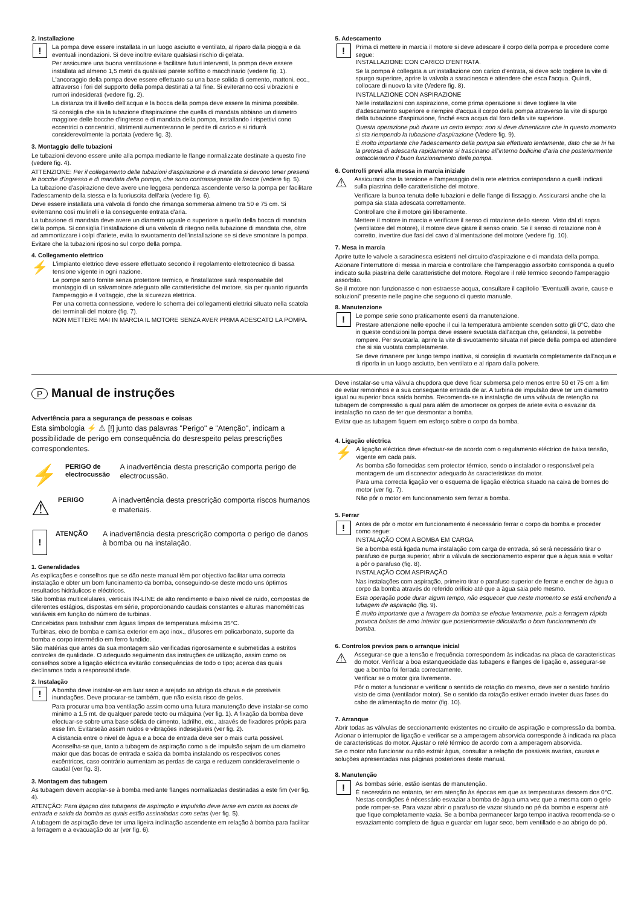2. Installazione
!
La pompa deve essere installata in un luogo asciutto e ventilato, al riparo dalla pioggia e da eventuali inondazioni. Si deve inoltre evitare qualsiasi rischio di gelata.
Per assicurare una buona ventilazione e facilitare futuri interventi, la pompa deve essere installata ad almeno 1,5 metri da qualsiasi parete soffitto o macchinario (vedere fig. 1).
L'ancoraggio della pompa deve essere effettuato su una base solida di cemento, mattoni, ecc., attraverso i fori del supporto della pompa destinati a tal fine. Si eviteranno così vibrazioni e rumori indesiderati (vedere fig. 2).
La distanza tra il livello dell'acqua e la bocca della pompa deve essere la minima possibile.
Si consiglia che sia la tubazione d'aspirazione che quella di mandata abbiano un diametro maggiore delle bocche d'ingresso e di mandata della pompa, installando i rispettivi cono eccentrici o concentrici, altrimenti aumenteranno le perdite di carico e si ridurrà considerevolmente la portata (vedere fig. 3).
3. Montaggio delle tubazioni
Le tubazioni devono essere unite alla pompa mediante le flange normalizzate destinate a questo fine (vedere fig. 4).
ATTENZIONE: Per il collegamento delle tubazioni d'aspirazione e di mandata si devono tener presenti le bocche d'ingresso e di mandata della pompa, che sono contrassegnate da frecce (vedere fig. 5).
La tubazione d'aspirazione deve avere une leggera pendenza ascendente verso la pompa per facilitare l'adescamento della stessa e la fuoriuscita dell'aria (vedere fig. 6).
Deve essere installata una valvola di fondo che rimanga sommersa almeno tra 50 e 75 cm. Si eviterranno così mulinelli e la conseguente entrata d'aria.
La tubazione di mandata deve avere un diametro uguale o superiore a quello della bocca di mandata della pompa. Si consiglia l'installazione di una valvola di ritegno nella tubazione di mandata che, oltre ad ammortizzare i colpi d'ariete, evita lo svuotamento dell'installazione se si deve smontare la pompa.
Evitare che la tubazioni riposino sul corpo della pompa.
4. Collegamento elettrico
⚡
L'impianto elettrico deve essere effettuato secondo il regolamento elettrotecnico di bassa tensione vigente in ogni nazione.
Le pompe sono fornite senza protettore termico, e l'installatore sarà responsabile del montaggio di un salvamotore adeguato alle caratteristiche del motore, sia per quanto riguarda l'amperaggio e il voltaggio, che la sicurezza elettrica.
Per una corretta connessione, vedere lo schema dei collegamenti elettrici situato nella scatola dei terminali del motore (fig. 7).
NON METTERE MAI IN MARCIA IL MOTORE SENZA AVER PRIMA ADESCATO LA POMPA.
5. Adescamento
!
Prima di mettere in marcia il motore si deve adescare il corpo della pompa e procedere come segue:
INSTALLAZIONE CON CARICO D'ENTRATA.
Se la pompa è collegata a un'installazione con carico d'entrata, si deve solo togliere la vite di spurgo superiore, aprire la valvola a saracinesca e attendere che esca l'acqua. Quindi, collocare di nuovo la vite (Vedere fig. 8).
INSTALLAZIONE CON ASPIRAZIONE
Nelle installazioni con aspirazione, come prima operazione si deve togliere la vite d'adescamento superiore e riempire d'acqua il corpo della pompa attraverso la vite di spurgo della tubazione d'aspirazione, finché esca acqua dal foro della vite superiore.
Questa operazione può durare un certo tempo: non si deve dimenticare che in questo momento si sta riempendo la tubazione d'aspirazione (Vedere fig. 9).
È molto importante che l'adescamento della pompa sia effettuato lentamente, dato che se hi ha la pretesa di adescarla rapidamente si trascinano all'interno bollicine d'aria che posteriormente ostacoleranno il buon funzionamento della pompa.
6. Controlli previ alla messa in marcia iniziale
⚠
Assicurarsi che la tensione e l'amperaggio della rete elettrica corrispondano a quelli indicati sulla piastrina delle caratteristiche del motore.
Verificare la bunoa tenuta delle tubazioni e delle flange di fissaggio. Assicurarsi anche che la pompa sia stata adescata correttamente.
Controllare che il motore giri liberamente.
Mettere il motore in marcia e verificare il senso di rotazione dello stesso. Visto dal di sopra (ventilatore del motore), il motore deve girare il senso orario. Se il senso di rotazione non è corretto, invertire due fasi del cavo d'alimentazione del motore (vedere fig. 10).
7. Mesa in marcia
Aprire tutte le valvole a saracinesca esistenti nel circuito d'aspirazione e di mandata della pompa.
Azionare l'interruttore di messa in marcia e controllare che l'amperaggio assorbito corrisponda a quello indicato sulla piastrina delle caratteristiche del motore. Regolare il relè termico secondo l'amperaggio assorbito.
Se il motore non funzionasse o non estraesse acqua, consultare il capitolio "Eventualli avarie, cause e soluzioni" presente nelle pagine che seguono di questo manuale.
8. Manutenzione
!
Le pompe serie sono praticamente esenti da manutenzione.
Prestare attenzione nelle epoche il cui la temperatura ambiente scenden sotto gli 0°C, dato che in queste condizioni la pompa deve essere svuotata dall'acqua che, gelandosi, la potrebbe rompere. Per svuotarla, aprire la vite di svuotamento situata nel piede della pompa ed attendere che si sia vuotata completamente.
Se deve rimanere per lungo tempo inattiva, si consiglia di svuotarla completamente dall'acqua e di riporla in un luogo asciutto, ben ventilato e al riparo dalla polvere.
P Manual de instruções
Advertência para a segurança de pessoas e coisas
Esta simbologia ⚡ ⚠ [!] junto das palavras "Perigo" e "Atenção", indicam a possibilidade de perigo em consequência do desrespeito pelas prescrições correspondentes.
⚡ PERIGO de electrocussão A inadvertência desta prescrição comporta perigo de electrocussão.
⚠ PERIGO A inadvertência desta prescrição comporta riscos humanos e materiais.
! ATENÇÃO A inadvertência desta prescrição comporta o perigo de danos à bomba ou na instalação.
1. Generalidades
As explicações e conselhos que se dão neste manual tèm por objectivo facilitar uma correcta instalação e obter um bom funcinamento da bomba, conseguindo-se deste modo uns óptimos resultados hidráulicos e eléctricos.
São bombas multicelulares, verticais IN-LINE de alto rendimento e baixo nivel de ruido, compostas de diferentes estágios, dispostas em série, proporcionando caudais constantes e alturas manométricas variáveis em função do número de turbinas.
Concebidas para trabalhar com àguas limpas de temperatura máxima 35°C.
Turbinas, eixo de bomba e camisa exterior em aço inox., difusores em policarbonato, suporte da bomba e corpo intermédio em ferro fundido.
São matérias que antes da sua montagem são verificadas rigorosamente e submetidas a estritos controles de qualidade. O adequado seguimento das instruções de utilização, assim como os conselhos sobre a ligação eléctrica evitarão consequências de todo o tipo; acerca das quais declinamos toda a responsabilidade.
2. Instalação
!
A bomba deve instalar-se em luar seco e arejado ao abrigo da chuva e de possiveis inundações. Deve procurar-se também, que não exista risco de gelos.
Para procurar uma boa ventilação assim como uma futura manutenção deve instalar-se como minimo a 1,5 mt. de qualquer parede tecto ou máquina (ver fig. 1). A fixação da bomba deve efectuar-se sobre uma base sólida de cimento, ladrilho, etc., através de fixadores própis para esse fim. Evitarseão assim ruidos e vibrações indesejáveis (ver fig. 2).
A distancia entre o nivel de àgua e a boca de entrada deve ser o mais curta possivel.
Aconselha-se que, tanto a tubagem de aspiração como a de impulsão sejam de um diametro maior que das bocas de entrada e saída da bomba instalando os respectivos cones excêntricos, caso contrário aumentam as perdas de carga e reduzem consideravelmente o caudal (ver fig. 3).
3. Montagem das tubagem
As tubagem devem acoplar-se à bomba mediante flanges normalizadas destinadas a este fim (ver fig. 4).
ATENÇÃO: Para ligaçao das tubagens de aspiração e impulsão deve terse em conta as bocas de entrada e saida da bomba as quais estão assinaladas com setas (ver fig. 5).
A tubagem de aspiração deve ter uma ligeira inclinação ascendente em relação à bomba para facilitar a ferragem e a evacuação do ar (ver fig. 6).
Deve instalar-se uma válvula chupdora que deve ficar submersa pelo menos entre 50 et 75 cm a fim de evitar remoinhos e a sua consequente entrada de ar. A turbina de impulsão deve ter um diametro igual ou superior boca saída bomba. Recomenda-se a instalação de uma válvula de retenção na tubagem de compressão a qual para além de amortecer os gorpes de ariete evita o esvaziar da instalação no caso de ter que desmontar a bomba.
Evitar que as tubagem fiquem em esforço sobre o corpo da bomba.
4. Ligação eléctrica
⚡
A ligação eléctrica deve efectuar-se de acordo com o regulamento eléctrico de baixa tensão, vigente em cada país.
As bomba são fornecidas sem protector térmico, sendo o instalador o responsável pela montagem de um disconector adequado às caracteristicas do motor.
Para uma correcta ligação ver o esquema de ligação eléctrica situado na caixa de bornes do motor (ver fig. 7).
Não pôr o motor em funcionamento sem ferrar a bomba.
5. Ferrar
!
Antes de pôr o motor em funcionamento é necessário ferrar o corpo da bomba e proceder como segue:
INSTALAÇÃO COM A BOMBA EM CARGA
Se a bomba está ligada numa instalação com carga de entrada, só será necessário tirar o parafuso de purga superior, abrir a válvula de seccionamento esperar que a àgua saia e voltar a pôr o parafuso (fig. 8).
INSTALAÇÃO COM ASPIRAÇÃO
Nas instalações com aspiração, primeiro tirar o parafuso superior de ferrar e encher de àgua o corpo da bomba através do referido orificio até que a àgua saia pelo mesmo.
Esta operação pode durar algum tempo, não esquecer que neste momento se está enchendo a tubagem de aspiração (fig. 9).
É muito importante que a ferragem da bomba se efectue lentamente, pois a ferragem rápida provoca bolsas de arno interior que posteriormente dificultarão o bom funcionamento da bomba.
6. Controlos previos para o arranque inicial
⚠
Assegurar-se que a tensão e frequência correspondem às indicadas na placa de caracteristicas do motor. Verificar a boa estanquecidade das tubagens e flanges de ligação e, assegurar-se que a bomba foi ferrada correctamente.
Verificar se o motor gira livremente.
Pôr o motor a funcionar e verificar o sentido de rotação do mesmo, deve ser o sentido horário visto de cima (ventilador motor). Se o sentido da rotação estiver errado inveter duas fases do cabo de alimentação do motor (fig. 10).
7. Arranque
Abrir todas as válvulas de seccionamento existentes no circuito de aspiração e compressão da bomba. Acionar o interruptor de ligação e verificar se a amperagem absorvida corresponde à indicada na placa de caracteristicas do motor. Ajustar o relé térmico de acordo com a amperagem absorvida.
Se o motor não funcionar ou não extrair àgua, consultar a relação de possiveis avarias, causas e soluções apresentadas nas páginas posteriores deste manual.
8. Manutenção
!
As bombas série, estão isentas de manutenção.
É necessário no entanto, ter em atenção às épocas em que as temperaturas descem dos 0°C. Nestas condições é nécessário esvaziar a bomba de àgua uma vez que a mesma com o gelo pode romper-se. Para vazar abrir o parafuso de vazar situado no pé da bomba e esperar até que fique completamente vazia. Se a bomba permanecer largo tempo inactiva recomenda-se o esvaziamento completo de àgua e guardar em lugar seco, bem ventillado e ao abrigo do pó.